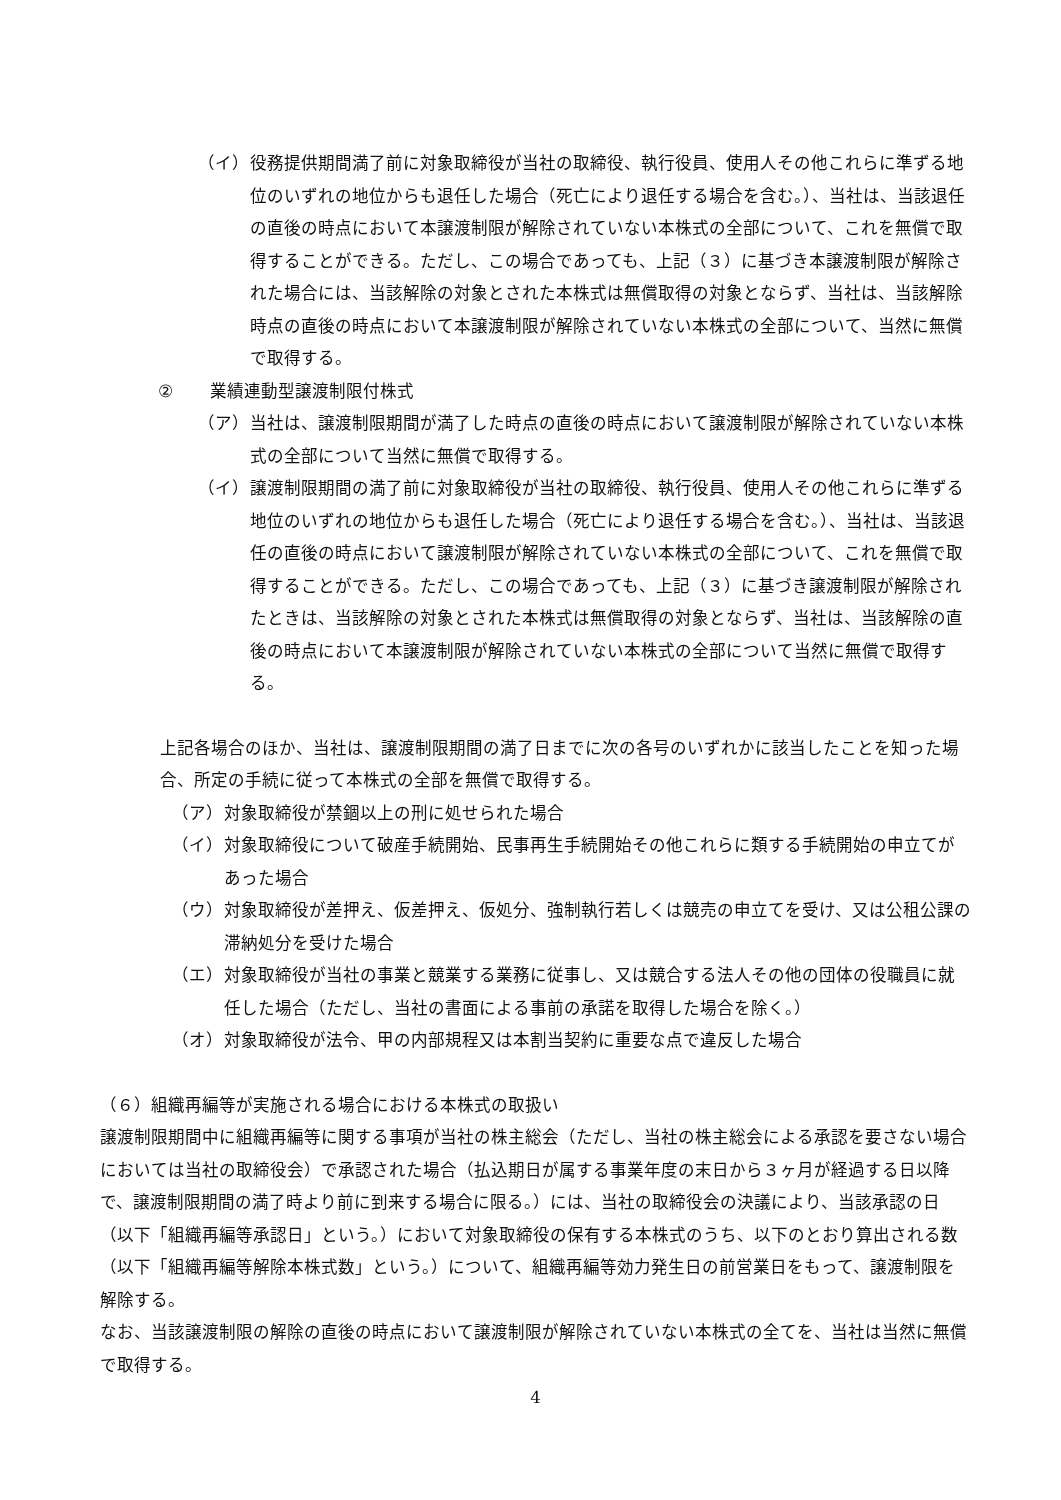（イ） 役務提供期間満了前に対象取締役が当社の取締役、執行役員、使用人その他これらに準ずる地位のいずれの地位からも退任した場合（死亡により退任する場合を含む。）、当社は、当該退任の直後の時点において本譲渡制限が解除されていない本株式の全部について、これを無償で取得することができる。ただし、この場合であっても、上記（３）に基づき本譲渡制限が解除された場合には、当該解除の対象とされた本株式は無償取得の対象とならず、当社は、当該解除時点の直後の時点において本譲渡制限が解除されていない本株式の全部について、当然に無償で取得する。
② 業績連動型譲渡制限付株式
（ア） 当社は、譲渡制限期間が満了した時点の直後の時点において譲渡制限が解除されていない本株式の全部について当然に無償で取得する。
（イ） 譲渡制限期間の満了前に対象取締役が当社の取締役、執行役員、使用人その他これらに準ずる地位のいずれの地位からも退任した場合（死亡により退任する場合を含む。）、当社は、当該退任の直後の時点において譲渡制限が解除されていない本株式の全部について、これを無償で取得することができる。ただし、この場合であっても、上記（３）に基づき譲渡制限が解除されたときは、当該解除の対象とされた本株式は無償取得の対象とならず、当社は、当該解除の直後の時点において本譲渡制限が解除されていない本株式の全部について当然に無償で取得する。
上記各場合のほか、当社は、譲渡制限期間の満了日までに次の各号のいずれかに該当したことを知った場合、所定の手続に従って本株式の全部を無償で取得する。
（ア） 対象取締役が禁錮以上の刑に処せられた場合
（イ） 対象取締役について破産手続開始、民事再生手続開始その他これらに類する手続開始の申立てがあった場合
（ウ） 対象取締役が差押え、仮差押え、仮処分、強制執行若しくは競売の申立てを受け、又は公租公課の滞納処分を受けた場合
（エ） 対象取締役が当社の事業と競業する業務に従事し、又は競合する法人その他の団体の役職員に就任した場合（ただし、当社の書面による事前の承諾を取得した場合を除く。）
（オ） 対象取締役が法令、甲の内部規程又は本割当契約に重要な点で違反した場合
（６）組織再編等が実施される場合における本株式の取扱い
譲渡制限期間中に組織再編等に関する事項が当社の株主総会（ただし、当社の株主総会による承認を要さない場合においては当社の取締役会）で承認された場合（払込期日が属する事業年度の末日から３ヶ月が経過する日以降で、譲渡制限期間の満了時より前に到来する場合に限る。）には、当社の取締役会の決議により、当該承認の日（以下「組織再編等承認日」という。）において対象取締役の保有する本株式のうち、以下のとおり算出される数（以下「組織再編等解除本株式数」という。）について、組織再編等効力発生日の前営業日をもって、譲渡制限を解除する。
なお、当該譲渡制限の解除の直後の時点において譲渡制限が解除されていない本株式の全てを、当社は当然に無償で取得する。
4